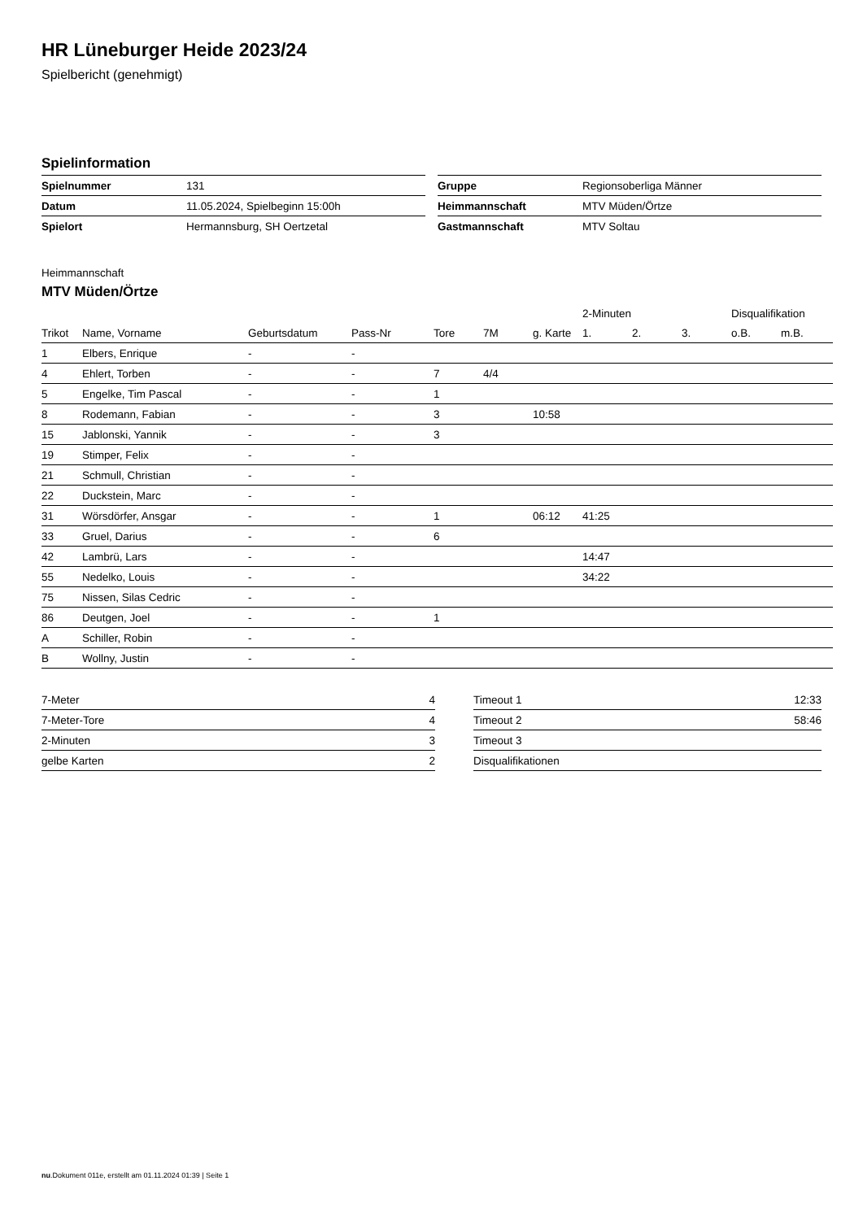HR Lüneburger Heide 2023/24
Spielbericht (genehmigt)
Spielinformation
| Spielnummer | 131 |
| Datum | 11.05.2024, Spielbeginn 15:00h |
| Spielort | Hermannsburg, SH Oertzetal |
| Gruppe | Regionsoberliga Männer |
| Heimmannschaft | MTV Müden/Örtze |
| Gastmannschaft | MTV Soltau |
Heimmannschaft
MTV Müden/Örtze
| | | | | | | | 2-Minuten | | | Disqualifikation | |
| --- | --- | --- | --- | --- | --- | --- | --- | --- | --- | --- | --- |
| Trikot | Name, Vorname | Geburtsdatum | Pass-Nr | Tore | 7M | g. Karte | 1. | 2. | 3. | o.B. | m.B. |
| 1 | Elbers, Enrique | - | - | | | | | | | | |
| 4 | Ehlert, Torben | - | - | 7 | 4/4 | | | | | | |
| 5 | Engelke, Tim Pascal | - | - | 1 | | | | | | | |
| 8 | Rodemann, Fabian | - | - | 3 | | 10:58 | | | | | |
| 15 | Jablonski, Yannik | - | - | 3 | | | | | | | |
| 19 | Stimper, Felix | - | - | | | | | | | | |
| 21 | Schmull, Christian | - | - | | | | | | | | |
| 22 | Duckstein, Marc | - | - | | | | | | | | |
| 31 | Wörsdörfer, Ansgar | - | - | 1 | | 06:12 | 41:25 | | | | |
| 33 | Gruel, Darius | - | - | 6 | | | | | | | |
| 42 | Lambrü, Lars | - | - | | | | 14:47 | | | | |
| 55 | Nedelko, Louis | - | - | | | | 34:22 | | | | |
| 75 | Nissen, Silas Cedric | - | - | | | | | | | | |
| 86 | Deutgen, Joel | - | - | 1 | | | | | | | |
| A | Schiller, Robin | - | - | | | | | | | | |
| B | Wollny, Justin | - | - | | | | | | | | |
| 7-Meter | 4 |
| 7-Meter-Tore | 4 |
| 2-Minuten | 3 |
| gelbe Karten | 2 |
| Timeout 1 | 12:33 |
| Timeout 2 | 58:46 |
| Timeout 3 | |
| Disqualifikationen | |
nu.Dokument 011e, erstellt am 01.11.2024 01:39 | Seite 1